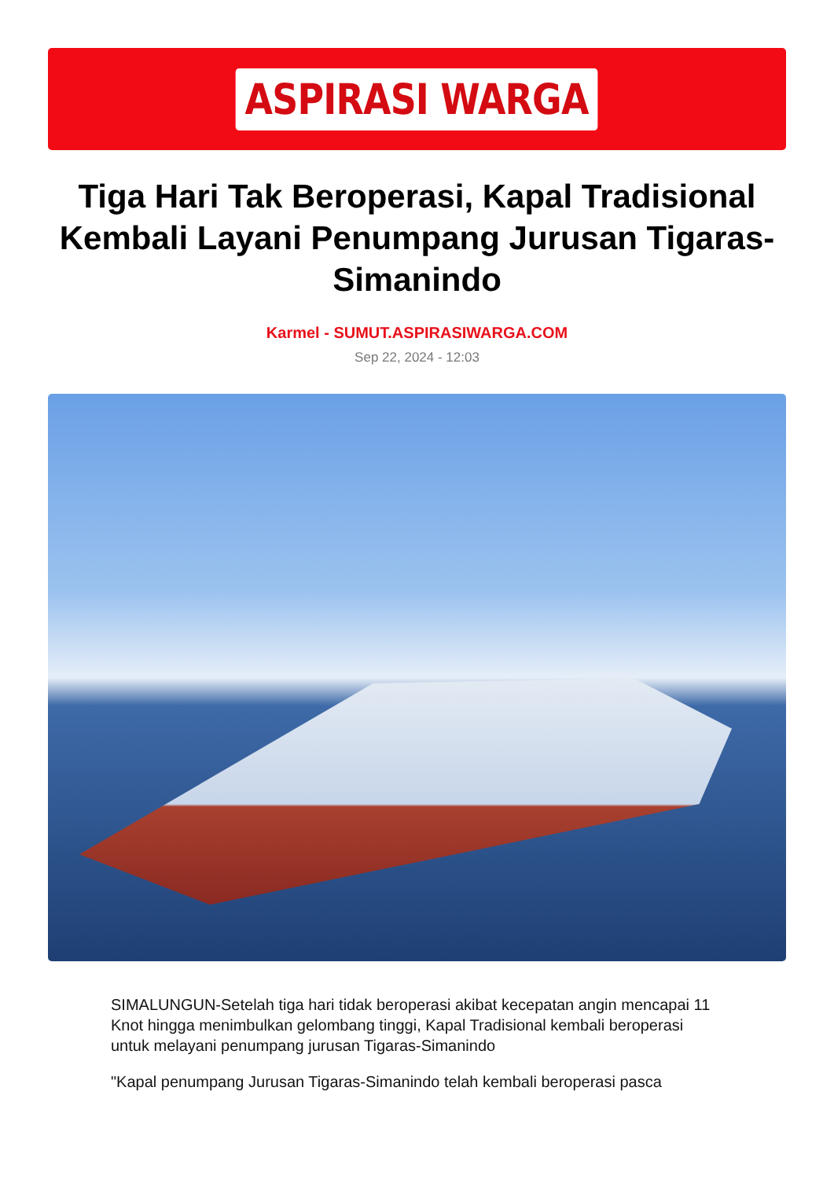ASPIRASI WARGA
Tiga Hari Tak Beroperasi, Kapal Tradisional Kembali Layani Penumpang Jurusan Tigaras-Simanindo
Karmel - SUMUT.ASPIRASIWARGA.COM
Sep 22, 2024 - 12:03
SIMALUNGUN-Setelah tiga hari tidak beroperasi akibat kecepatan angin mencapai 11 Knot hingga menimbulkan gelombang tinggi, Kapal Tradisional kembali beroperasi untuk melayani penumpang jurusan Tigaras-Simanindo
"Kapal penumpang Jurusan Tigaras-Simanindo telah kembali beroperasi pasca